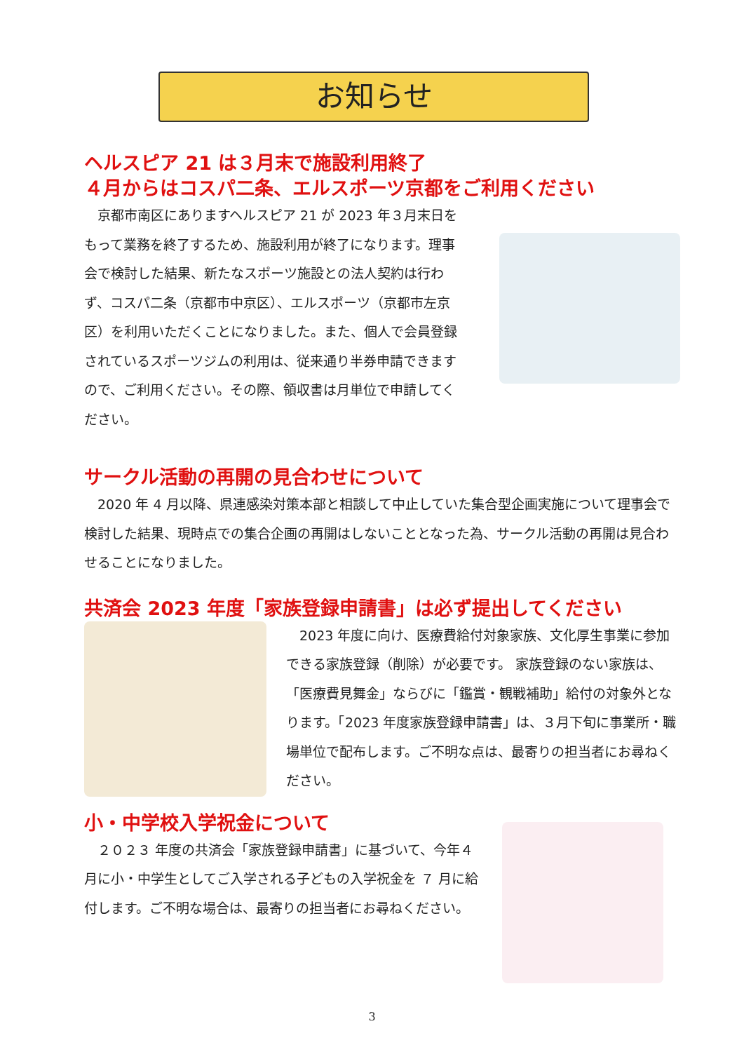お知らせ
ヘルスピア 21 は３月末で施設利用終了
４月からはコスパ二条、エルスポーツ京都をご利用ください
　京都市南区にありますヘルスピア 21 が 2023 年３月末日をもって業務を終了するため、施設利用が終了になります。理事会で検討した結果、新たなスポーツ施設との法人契約は行わず、コスパ二条（京都市中京区）、エルスポーツ（京都市左京区）を利用いただくことになりました。また、個人で会員登録されているスポーツジムの利用は、従来通り半券申請できますので、ご利用ください。その際、領収書は月単位で申請してください。
サークル活動の再開の見合わせについて
　2020 年 4 月以降、県連感染対策本部と相談して中止していた集合型企画実施について理事会で検討した結果、現時点での集合企画の再開はしないこととなった為、サークル活動の再開は見合わせることになりました。
共済会 2023 年度「家族登録申請書」は必ず提出してください
　2023 年度に向け、医療費給付対象家族、文化厚生事業に参加できる家族登録（削除）が必要です。 家族登録のない家族は、「医療費見舞金」ならびに「鑑賞・観戦補助」給付の対象外となります。「2023 年度家族登録申請書」は、３月下旬に事業所・職場単位で配布します。ご不明な点は、最寄りの担当者にお尋ねください。
小・中学校入学祝金について
　２０２３ 年度の共済会「家族登録申請書」に基づいて、今年４月に小・中学生としてご入学される子どもの入学祝金を ７ 月に給付します。ご不明な場合は、最寄りの担当者にお尋ねください。
3